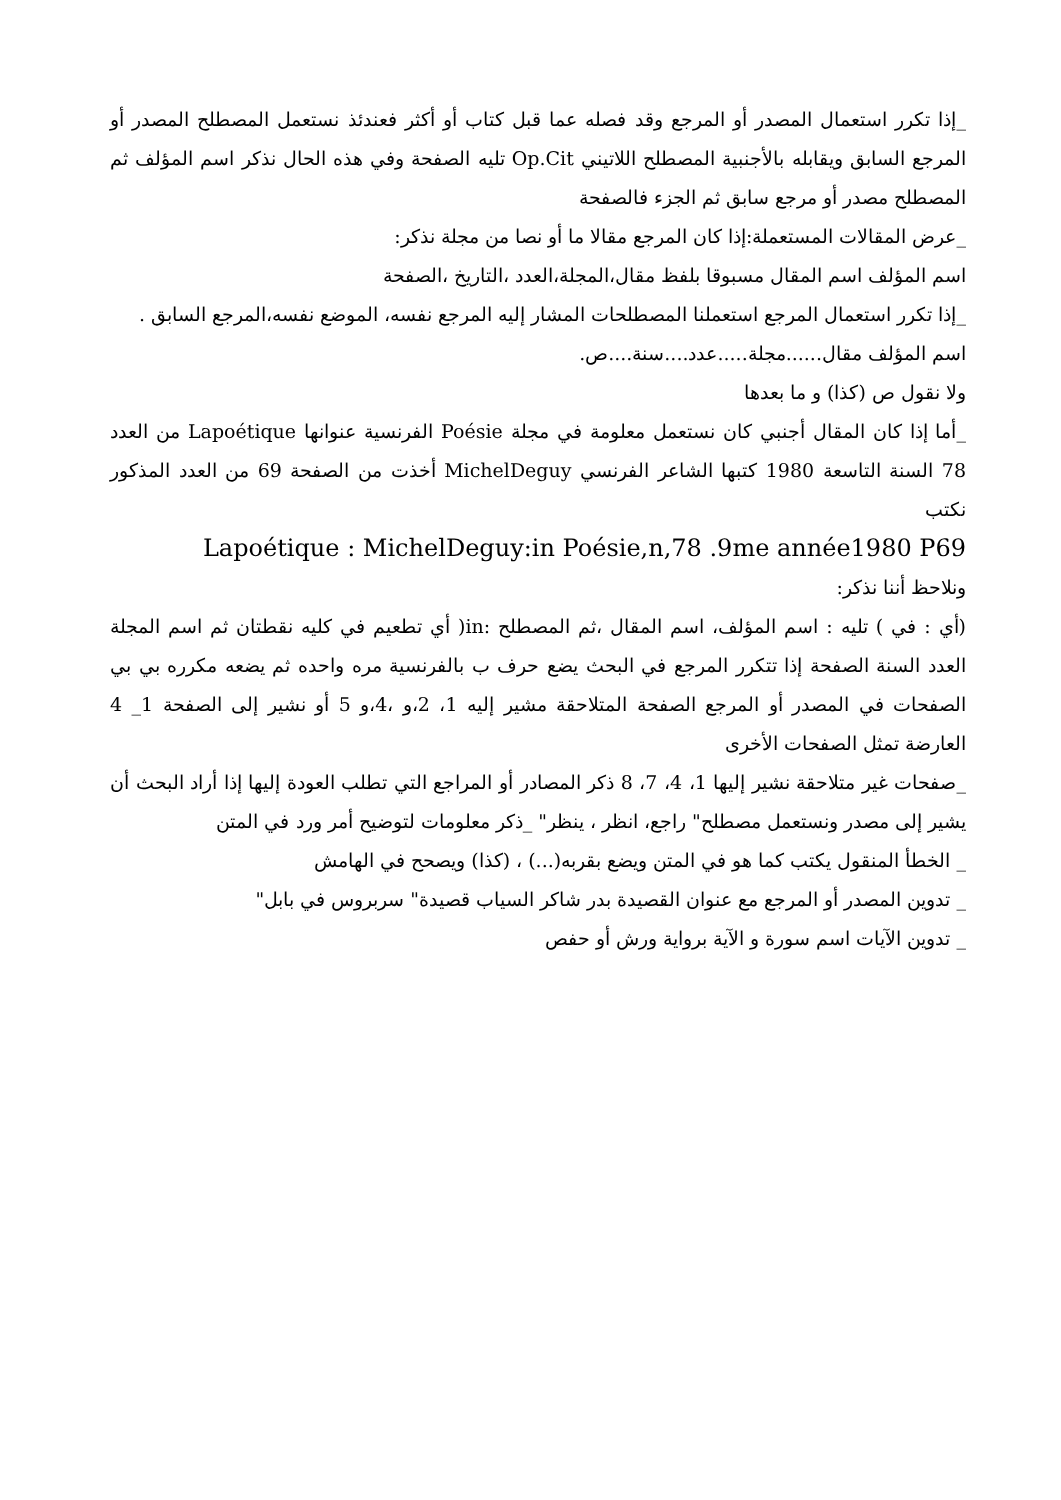_إذا تكرر استعمال المصدر أو المرجع وقد فصله عما قبل كتاب أو أكثر فعندئذ نستعمل المصطلح المصدر أو المرجع السابق ويقابله بالأجنبية المصطلح اللاتيني Op.Cit تليه الصفحة وفي هذه الحال نذكر اسم المؤلف ثم المصطلح مصدر أو مرجع سابق ثم الجزء فالصفحة
_عرض المقالات المستعملة:إذا كان المرجع مقالا ما أو نصا من مجلة نذكر:
اسم المؤلف اسم المقال مسبوقا بلفظ مقال،المجلة،العدد ،التاريخ ،الصفحة
_إذا تكرر استعمال المرجع استعملنا المصطلحات المشار إليه المرجع نفسه، الموضع نفسه،المرجع السابق .
اسم المؤلف مقال......مجلة.....عدد....سنة....ص.
ولا نقول ص (كذا) و ما بعدها
_أما إذا كان المقال أجنبي كان نستعمل معلومة في مجلة Poésie الفرنسية عنوانها Lapoétique من العدد 78 السنة التاسعة 1980 كتبها الشاعر الفرنسي MichelDeguy أخذت من الصفحة 69 من العدد المذكور نكتب
Lapoétique : MichelDeguy:in Poésie,n,78 .9me année1980 P69
ونلاحظ أننا نذكر:
(أي : في ) تليه : اسم المؤلف، اسم المقال ،ثم المصطلح :in( أي تطعيم في كليه نقطتان ثم اسم المجلة العدد السنة الصفحة إذا تتكرر المرجع في البحث يضع حرف ب بالفرنسية مره واحده ثم يضعه مكرره بي بي الصفحات في المصدر أو المرجع الصفحة المتلاحقة مشير إليه 1، 2،و ،4،و 5 أو نشير إلى الصفحة 1_ 4 العارضة تمثل الصفحات الأخرى
_صفحات غير متلاحقة نشير إليها 1، 4، 7، 8 ذكر المصادر أو المراجع التي تطلب العودة إليها إذا أراد البحث أن يشير إلى مصدر ونستعمل مصطلح" راجع، انظر ، ينظر" _ذكر معلومات لتوضيح أمر ورد في المتن
_ الخطأ المنقول يكتب كما هو في المتن ويضع بقربه(...) ، (كذا) ويصحح في الهامش
_ تدوين المصدر أو المرجع مع عنوان القصيدة بدر شاكر السياب قصيدة" سربروس في بابل"
_ تدوين الآيات اسم سورة و الآية برواية ورش أو حفص